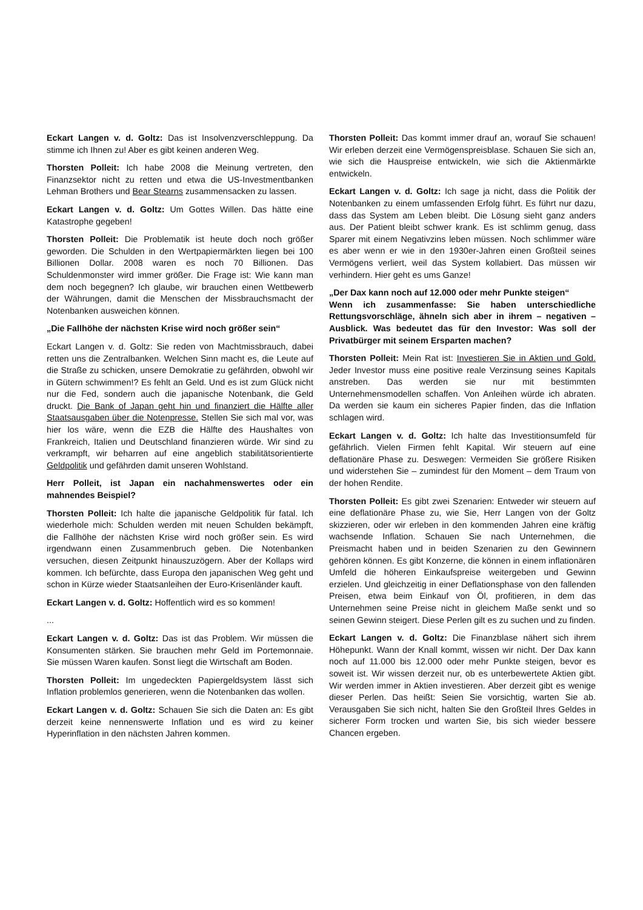Eckart Langen v. d. Goltz: Das ist Insolvenzverschleppung. Da stimme ich Ihnen zu! Aber es gibt keinen anderen Weg.
Thorsten Polleit: Ich habe 2008 die Meinung vertreten, den Finanzsektor nicht zu retten und etwa die US-Investmentbanken Lehman Brothers und Bear Stearns zusammensacken zu lassen.
Eckart Langen v. d. Goltz: Um Gottes Willen. Das hätte eine Katastrophe gegeben!
Thorsten Polleit: Die Problematik ist heute doch noch größer geworden. Die Schulden in den Wertpapiermärkten liegen bei 100 Billionen Dollar. 2008 waren es noch 70 Billionen. Das Schuldenmonster wird immer größer. Die Frage ist: Wie kann man dem noch begegnen? Ich glaube, wir brauchen einen Wettbewerb der Währungen, damit die Menschen der Missbrauchsmacht der Notenbanken ausweichen können.
„Die Fallhöhe der nächsten Krise wird noch größer sein“
Eckart Langen v. d. Goltz: Sie reden von Machtmissbrauch, dabei retten uns die Zentralbanken. Welchen Sinn macht es, die Leute auf die Straße zu schicken, unsere Demokratie zu gefährden, obwohl wir in Gütern schwimmen!? Es fehlt an Geld. Und es ist zum Glück nicht nur die Fed, sondern auch die japanische Notenbank, die Geld druckt. Die Bank of Japan geht hin und finanziert die Hälfte aller Staatsausgaben über die Notenpresse. Stellen Sie sich mal vor, was hier los wäre, wenn die EZB die Hälfte des Haushaltes von Frankreich, Italien und Deutschland finanzieren würde. Wir sind zu verkrampft, wir beharren auf eine angeblich stabilitätsorientierte Geldpolitik und gefährden damit unseren Wohlstand.
Herr Polleit, ist Japan ein nachahmenswertes oder ein mahnendes Beispiel?
Thorsten Polleit: Ich halte die japanische Geldpolitik für fatal. Ich wiederhole mich: Schulden werden mit neuen Schulden bekämpft, die Fallhöhe der nächsten Krise wird noch größer sein. Es wird irgendwann einen Zusammenbruch geben. Die Notenbanken versuchen, diesen Zeitpunkt hinauszuzögern. Aber der Kollaps wird kommen. Ich befürchte, dass Europa den japanischen Weg geht und schon in Kürze wieder Staatsanleihen der Euro-Krisenländer kauft.
Eckart Langen v. d. Goltz: Hoffentlich wird es so kommen!
...
Eckart Langen v. d. Goltz: Das ist das Problem. Wir müssen die Konsumenten stärken. Sie brauchen mehr Geld im Portemonnaie. Sie müssen Waren kaufen. Sonst liegt die Wirtschaft am Boden.
Thorsten Polleit: Im ungedeckten Papiergeldsystem lässt sich Inflation problemlos generieren, wenn die Notenbanken das wollen.
Eckart Langen v. d. Goltz: Schauen Sie sich die Daten an: Es gibt derzeit keine nennenswerte Inflation und es wird zu keiner Hyperinflation in den nächsten Jahren kommen.
Thorsten Polleit: Das kommt immer drauf an, worauf Sie schauen! Wir erleben derzeit eine Vermögenspreisblase. Schauen Sie sich an, wie sich die Hauspreise entwickeln, wie sich die Aktienmärkte entwickeln.
Eckart Langen v. d. Goltz: Ich sage ja nicht, dass die Politik der Notenbanken zu einem umfassenden Erfolg führt. Es führt nur dazu, dass das System am Leben bleibt. Die Lösung sieht ganz anders aus. Der Patient bleibt schwer krank. Es ist schlimm genug, dass Sparer mit einem Negativzins leben müssen. Noch schlimmer wäre es aber wenn er wie in den 1930er-Jahren einen Großteil seines Vermögens verliert, weil das System kollabiert. Das müssen wir verhindern. Hier geht es ums Ganze!
„Der Dax kann noch auf 12.000 oder mehr Punkte steigen“
Wenn ich zusammenfasse: Sie haben unterschiedliche Rettungsvorschläge, ähneln sich aber in ihrem – negativen – Ausblick. Was bedeutet das für den Investor: Was soll der Privatbürger mit seinem Ersparten machen?
Thorsten Polleit: Mein Rat ist: Investieren Sie in Aktien und Gold. Jeder Investor muss eine positive reale Verzinsung seines Kapitals anstreben. Das werden sie nur mit bestimmten Unternehmensmodellen schaffen. Von Anleihen würde ich abraten. Da werden sie kaum ein sicheres Papier finden, das die Inflation schlagen wird.
Eckart Langen v. d. Goltz: Ich halte das Investitionsumfeld für gefährlich. Vielen Firmen fehlt Kapital. Wir steuern auf eine deflationäre Phase zu. Deswegen: Vermeiden Sie größere Risiken und widerstehen Sie – zumindest für den Moment – dem Traum von der hohen Rendite.
Thorsten Polleit: Es gibt zwei Szenarien: Entweder wir steuern auf eine deflationäre Phase zu, wie Sie, Herr Langen von der Goltz skizzieren, oder wir erleben in den kommenden Jahren eine kräftig wachsende Inflation. Schauen Sie nach Unternehmen, die Preismacht haben und in beiden Szenarien zu den Gewinnern gehören können. Es gibt Konzerne, die können in einem inflationären Umfeld die höheren Einkaufspreise weitergeben und Gewinn erzielen. Und gleichzeitig in einer Deflationsphase von den fallenden Preisen, etwa beim Einkauf von Öl, profitieren, in dem das Unternehmen seine Preise nicht in gleichem Maße senkt und so seinen Gewinn steigert. Diese Perlen gilt es zu suchen und zu finden.
Eckart Langen v. d. Goltz: Die Finanzblase nähert sich ihrem Höhepunkt. Wann der Knall kommt, wissen wir nicht. Der Dax kann noch auf 11.000 bis 12.000 oder mehr Punkte steigen, bevor es soweit ist. Wir wissen derzeit nur, ob es unterbewertete Aktien gibt. Wir werden immer in Aktien investieren. Aber derzeit gibt es wenige dieser Perlen. Das heißt: Seien Sie vorsichtig, warten Sie ab. Verausgaben Sie sich nicht, halten Sie den Großteil Ihres Geldes in sicherer Form trocken und warten Sie, bis sich wieder bessere Chancen ergeben.